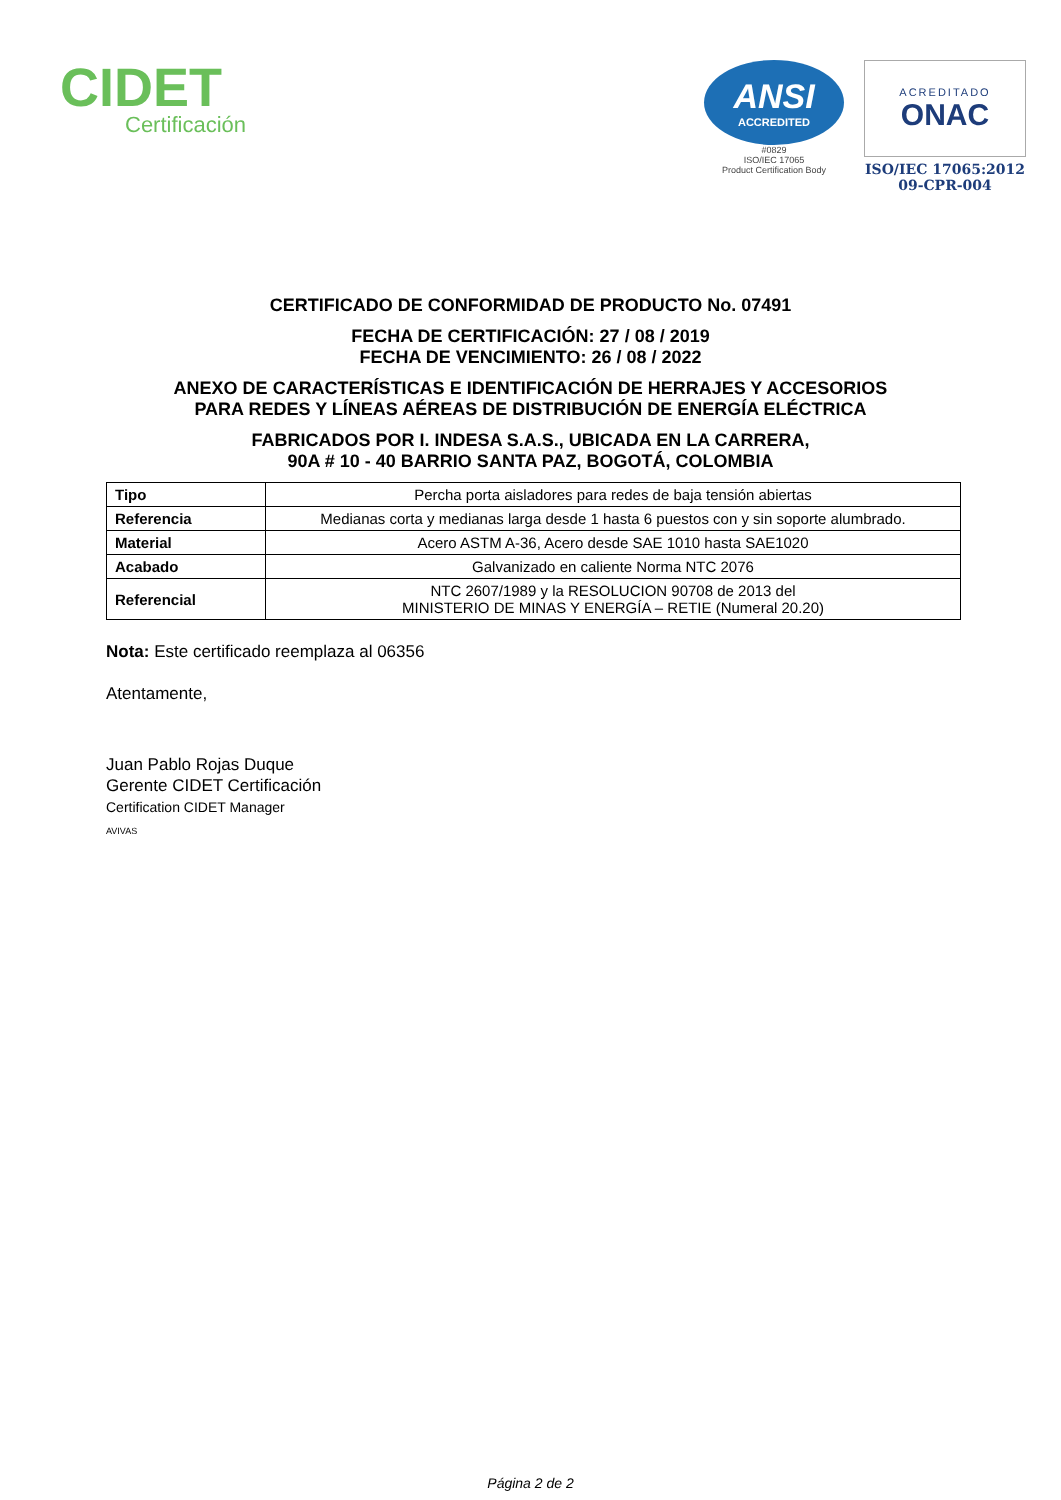CIDET
Certificación
ANSI
ACCREDITED
#0829
ISO/IEC 17065
Product Certification Body
ACREDITADO
ONAC
ISO/IEC 17065:2012
09-CPR-004
CERTIFICADO DE CONFORMIDAD DE PRODUCTO No. 07491
FECHA DE CERTIFICACIÓN: 27 / 08 / 2019
FECHA DE VENCIMIENTO: 26 / 08 / 2022
ANEXO DE CARACTERÍSTICAS E IDENTIFICACIÓN DE HERRAJES Y ACCESORIOS
PARA REDES Y LÍNEAS AÉREAS DE DISTRIBUCIÓN DE ENERGÍA ELÉCTRICA
FABRICADOS POR I. INDESA S.A.S., UBICADA EN LA CARRERA,
90A # 10 - 40 BARRIO SANTA PAZ, BOGOTÁ, COLOMBIA
| Tipo | Percha porta aisladores para redes de baja tensión abiertas |
| Referencia | Medianas corta y medianas larga desde 1 hasta 6 puestos con y sin soporte alumbrado. |
| Material | Acero ASTM A-36, Acero desde SAE 1010 hasta SAE1020 |
| Acabado | Galvanizado en caliente Norma NTC 2076 |
| Referencial | NTC 2607/1989 y la RESOLUCION 90708 de 2013 del MINISTERIO DE MINAS Y ENERGÍA – RETIE (Numeral 20.20) |
Nota: Este certificado reemplaza al 06356
Atentamente,
Juan Pablo Rojas Duque
Gerente CIDET Certificación
Certification CIDET Manager
AVIVAS
Página 2 de 2